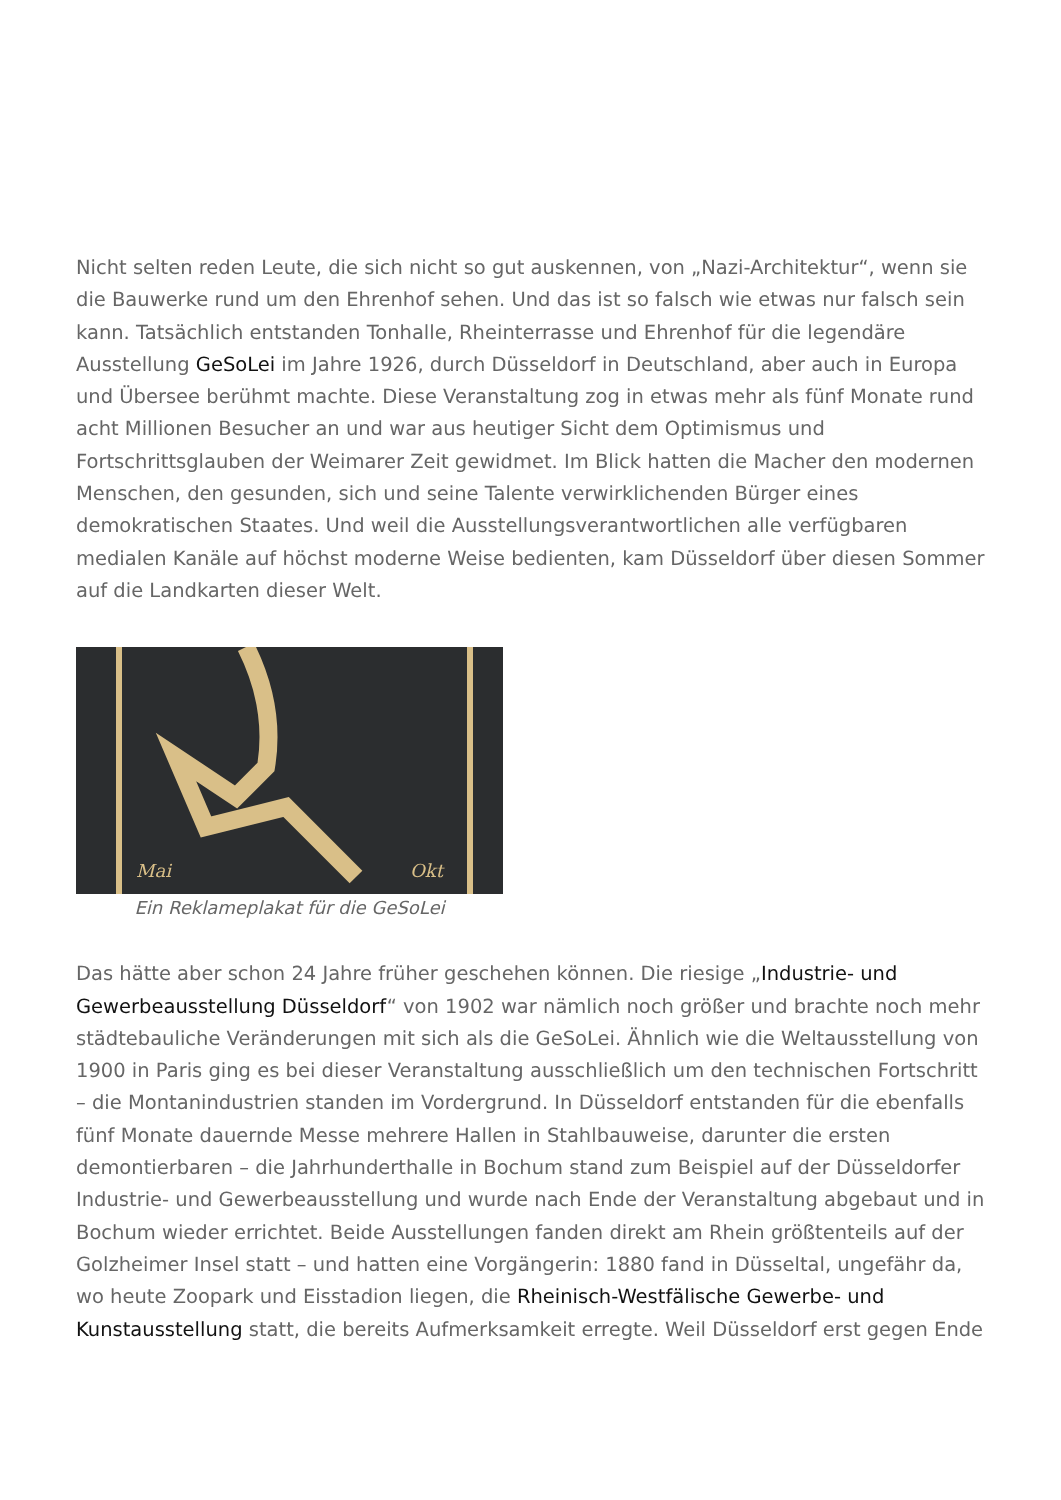Nicht selten reden Leute, die sich nicht so gut auskennen, von „Nazi-Architektur“, wenn sie die Bauwerke rund um den Ehrenhof sehen. Und das ist so falsch wie etwas nur falsch sein kann. Tatsächlich entstanden Tonhalle, Rheinterrasse und Ehrenhof für die legendäre Ausstellung GeSoLei im Jahre 1926, durch Düsseldorf in Deutschland, aber auch in Europa und Übersee berühmt machte. Diese Veranstaltung zog in etwas mehr als fünf Monate rund acht Millionen Besucher an und war aus heutiger Sicht dem Optimismus und Fortschrittsglauben der Weimarer Zeit gewidmet. Im Blick hatten die Macher den modernen Menschen, den gesunden, sich und seine Talente verwirklichenden Bürger eines demokratischen Staates. Und weil die Ausstellungsverantwortlichen alle verfügbaren medialen Kanäle auf höchst moderne Weise bedienten, kam Düsseldorf über diesen Sommer auf die Landkarten dieser Welt.
Mai Okt
Ein Reklameplakat für die GeSoLei
Das hätte aber schon 24 Jahre früher geschehen können. Die riesige „Industrie- und Gewerbeausstellung Düsseldorf“ von 1902 war nämlich noch größer und brachte noch mehr städtebauliche Veränderungen mit sich als die GeSoLei. Ähnlich wie die Weltausstellung von 1900 in Paris ging es bei dieser Veranstaltung ausschließlich um den technischen Fortschritt – die Montanindustrien standen im Vordergrund. In Düsseldorf entstanden für die ebenfalls fünf Monate dauernde Messe mehrere Hallen in Stahlbauweise, darunter die ersten demontierbaren – die Jahrhunderthalle in Bochum stand zum Beispiel auf der Düsseldorfer Industrie- und Gewerbeausstellung und wurde nach Ende der Veranstaltung abgebaut und in Bochum wieder errichtet. Beide Ausstellungen fanden direkt am Rhein größtenteils auf der Golzheimer Insel statt – und hatten eine Vorgängerin: 1880 fand in Düsseltal, ungefähr da, wo heute Zoopark und Eisstadion liegen, die Rheinisch-Westfälische Gewerbe- und Kunstausstellung statt, die bereits Aufmerksamkeit erregte. Weil Düsseldorf erst gegen Ende